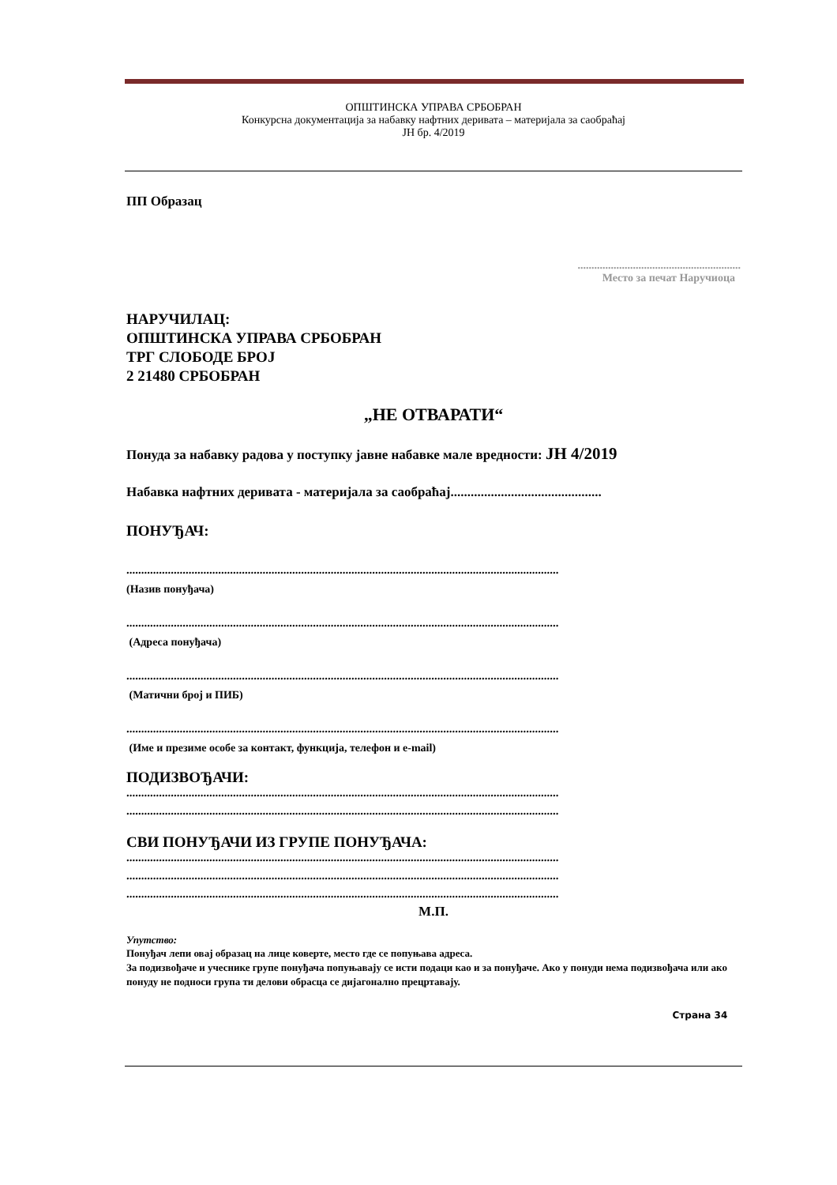ОПШТИНСКА УПРАВА СРБОБРАН
Конкурсна документација за набавку нафтних деривата – материјала за саобраћај
ЈН бр. 4/2019
ПП Образац
...........................................................
Место за печат Наручиоца
НАРУЧИЛАЦ:
ОПШТИНСКА УПРАВА СРБОБРАН
ТРГ СЛОБОДЕ БРОЈ
2 21480 СРБОБРАН
„НЕ ОТВАРАТИ“
Понуда за набавку радова у поступку јавне набавке мале вредности: ЈН 4/2019
Набавка нафтних деривата - материјала за саобраћај.............................................
ПОНУЂАЧ:
..................................................................................................................................................
(Назив понуђача)
..................................................................................................................................................
(Адреса понуђача)
..................................................................................................................................................
(Матични број и ПИБ)
..................................................................................................................................................
(Име и презиме особе за контакт, функција, телефон и e-mail)
ПОДИЗВОЂАЧИ:
..................................................................................................................................................
..................................................................................................................................................
СВИ ПОНУЂАЧИ ИЗ ГРУПЕ ПОНУЂАЧА:
..................................................................................................................................................
..................................................................................................................................................
..................................................................................................................................................
М.П.
Упутство:
Понуђач лепи овај образац на лице коверте, место где се попуњава адреса.
За подизвођаче и учеснике групе понуђача попуњавају се исти подаци као и за понуђаче. Ако у понуди нема подизвођача или ако понуду не подноси група ти делови обрасца се дијагонално прецртавају.
Страна 34